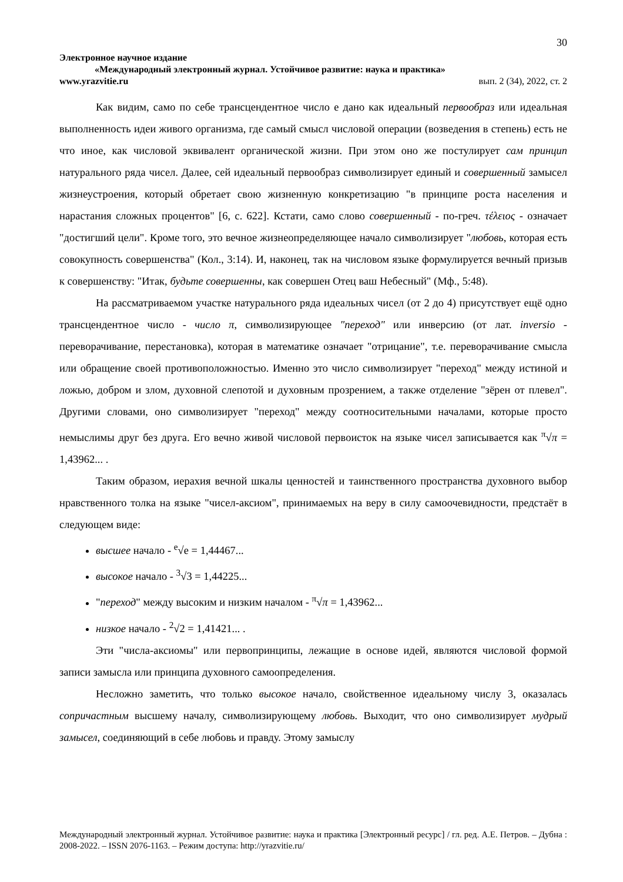30
Электронное научное издание
«Международный электронный журнал. Устойчивое развитие: наука и практика»
www.yrazvitie.ru вып. 2 (34), 2022, ст. 2
Как видим, само по себе трансцендентное число е дано как идеальный первообраз или идеальная выполненность идеи живого организма, где самый смысл числовой операции (возведения в степень) есть не что иное, как числовой эквивалент органической жизни. При этом оно же постулирует сам принцип натурального ряда чисел. Далее, сей идеальный первообраз символизирует единый и совершенный замысел жизнеустроения, который обретает свою жизненную конкретизацию "в принципе роста населения и нарастания сложных процентов" [6, с. 622]. Кстати, само слово совершенный - по-греч. τέλειος - означает "достигший цели". Кроме того, это вечное жизнеопределяющее начало символизирует "любовь, которая есть совокупность совершенства" (Кол., 3:14). И, наконец, так на числовом языке формулируется вечный призыв к совершенству: "Итак, будьте совершенны, как совершен Отец ваш Небесный" (Мф., 5:48).
На рассматриваемом участке натурального ряда идеальных чисел (от 2 до 4) присутствует ещё одно трансцендентное число - число π, символизирующее "переход" или инверсию (от лат. inversio - переворачивание, перестановка), которая в математике означает "отрицание", т.е. переворачивание смысла или обращение своей противоположностью. Именно это число символизирует "переход" между истиной и ложью, добром и злом, духовной слепотой и духовным прозрением, а также отделение "зёрен от плевел". Другими словами, оно символизирует "переход" между соотносительными началами, которые просто немыслимы друг без друга. Его вечно живой числовой первоисток на языке чисел записывается как <sup>π</sup>√π = 1,43962... .
Таким образом, иерахия вечной шкалы ценностей и таинственного пространства духовного выбор нравственного толка на языке "чисел-аксиом", принимаемых на веру в силу самоочевидности, предстаёт в следующем виде:
высшее начало - <sup>e</sup>√e = 1,44467...
высокое начало - <sup>3</sup>√3 = 1,44225...
"переход" между высоким и низким началом - <sup>π</sup>√π = 1,43962...
низкое начало - <sup>2</sup>√2 = 1,41421... .
Эти "числа-аксиомы" или первопринципы, лежащие в основе идей, являются числовой формой записи замысла или принципа духовного самоопределения.
Несложно заметить, что только высокое начало, свойственное идеальному числу 3, оказалась сопричастным высшему началу, символизирующему любовь. Выходит, что оно символизирует мудрый замысел, соединяющий в себе любовь и правду. Этому замыслу
Международный электронный журнал. Устойчивое развитие: наука и практика [Электронный ресурс] / гл. ред. А.Е. Петров. – Дубна : 2008-2022. – ISSN 2076-1163. – Режим доступа: http://yrazvitie.ru/